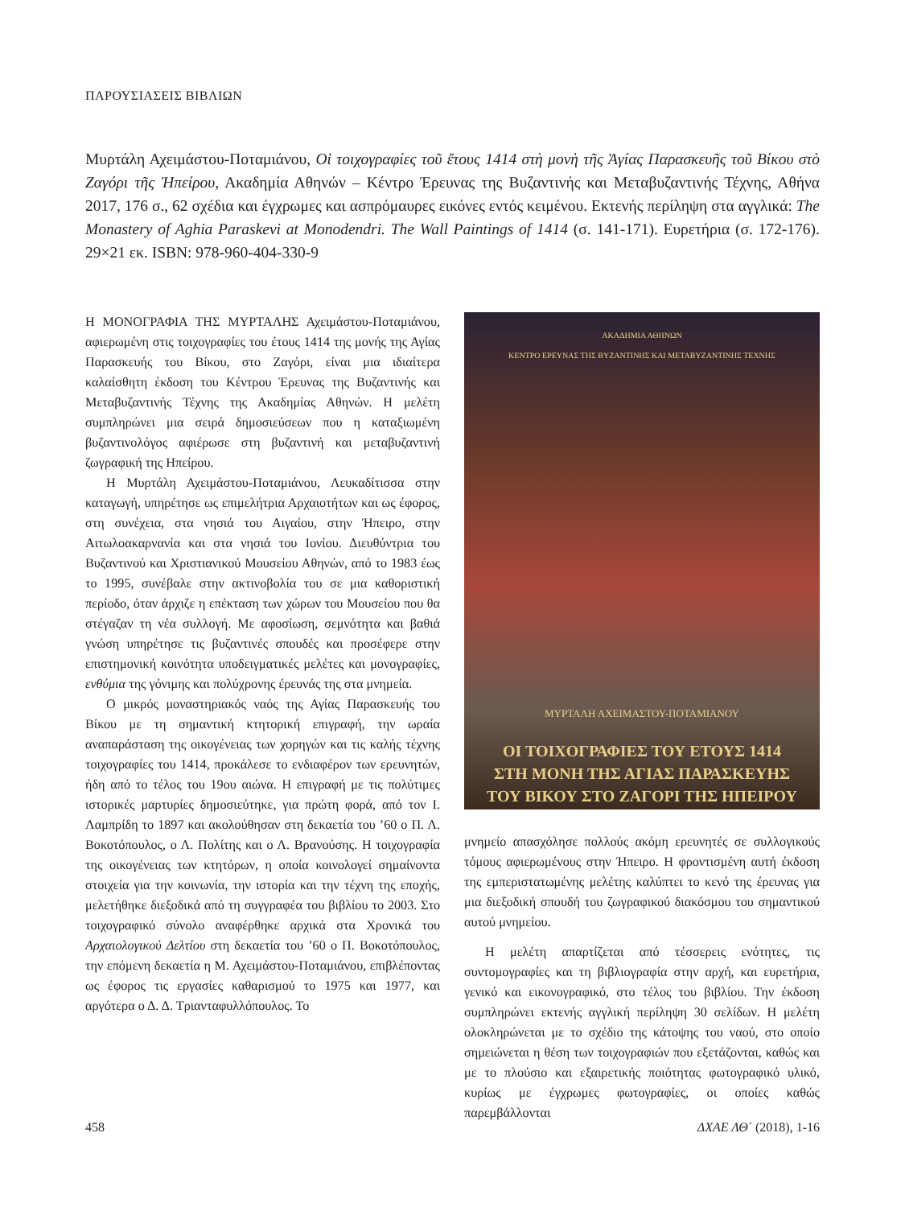ΠΑΡΟΥΣΙΑΣΕΙΣ ΒΙΒΛΙΩΝ
Μυρτάλη Αχειμάστου-Ποταμιάνου, Οἱ τοιχογραφίες τοῦ ἔτους 1414 στὴ μονὴ τῆς Ἁγίας Παρασκευῆς τοῦ Βίκου στὸ Ζαγόρι τῆς Ἠπείρου, Ακαδημία Αθηνών – Κέντρο Έρευνας της Βυζαντινής και Μεταβυζαντινής Τέχνης, Αθήνα 2017, 176 σ., 62 σχέδια και έγχρωμες και ασπρόμαυρες εικόνες εντός κειμένου. Εκτενής περίληψη στα αγγλικά: The Monastery of Aghia Paraskevi at Monodendri. The Wall Paintings of 1414 (σ. 141-171). Ευρετήρια (σ. 172-176). 29×21 εκ. ISBN: 978-960-404-330-9
Η ΜΟΝΟΓΡΑΦΙΑ ΤΗΣ ΜΥΡΤΑΛΗΣ Αχειμάστου-Ποταμιάνου, αφιερωμένη στις τοιχογραφίες του έτους 1414 της μονής της Αγίας Παρασκευής του Βίκου, στο Ζαγόρι, είναι μια ιδιαίτερα καλαίσθητη έκδοση του Κέντρου Έρευνας της Βυζαντινής και Μεταβυζαντινής Τέχνης της Ακαδημίας Αθηνών. Η μελέτη συμπληρώνει μια σειρά δημοσιεύσεων που η καταξιωμένη βυζαντινολόγος αφιέρωσε στη βυζαντινή και μεταβυζαντινή ζωγραφική της Ηπείρου.
Η Μυρτάλη Αχειμάστου-Ποταμιάνου, Λευκαδίτισσα στην καταγωγή, υπηρέτησε ως επιμελήτρια Αρχαιοτήτων και ως έφορος, στη συνέχεια, στα νησιά του Αιγαίου, στην Ήπειρο, στην Αιτωλοακαρνανία και στα νησιά του Ιονίου. Διευθύντρια του Βυζαντινού και Χριστιανικού Μουσείου Αθηνών, από το 1983 έως το 1995, συνέβαλε στην ακτινοβολία του σε μια καθοριστική περίοδο, όταν άρχιζε η επέκταση των χώρων του Μουσείου που θα στέγαζαν τη νέα συλλογή. Με αφοσίωση, σεμνότητα και βαθιά γνώση υπηρέτησε τις βυζαντινές σπουδές και προσέφερε στην επιστημονική κοινότητα υποδειγματικές μελέτες και μονογραφίες, ενθύμια της γόνιμης και πολύχρονης έρευνάς της στα μνημεία.
Ο μικρός μοναστηριακός ναός της Αγίας Παρασκευής του Βίκου με τη σημαντική κτητορική επιγραφή, την ωραία αναπαράσταση της οικογένειας των χορηγών και τις καλής τέχνης τοιχογραφίες του 1414, προκάλεσε το ενδιαφέρον των ερευνητών, ήδη από το τέλος του 19ου αιώνα. Η επιγραφή με τις πολύτιμες ιστορικές μαρτυρίες δημοσιεύτηκε, για πρώτη φορά, από τον Ι. Λαμπρίδη το 1897 και ακολούθησαν στη δεκαετία του ’60 ο Π. Λ. Βοκοτόπουλος, ο Λ. Πολίτης και ο Λ. Βρανούσης. Η τοιχογραφία της οικογένειας των κτητόρων, η οποία κοινολογεί σημαίνοντα στοιχεία για την κοινωνία, την ιστορία και την τέχνη της εποχής, μελετήθηκε διεξοδικά από τη συγγραφέα του βιβλίου το 2003. Στο τοιχογραφικό σύνολο αναφέρθηκε αρχικά στα Χρονικά του Αρχαιολογικού Δελτίου στη δεκαετία του ’60 ο Π. Βοκοτόπουλος, την επόμενη δεκαετία η Μ. Αχειμάστου-Ποταμιάνου, επιβλέποντας ως έφορος τις εργασίες καθαρισμού το 1975 και 1977, και αργότερα ο Δ. Δ. Τριανταφυλλόπουλος. Το
ΑΚΑΔΗΜΙΑ ΑΘΗΝΩΝ
ΚΕΝΤΡΟ ΕΡΕΥΝΑΣ ΤΗΣ ΒΥΖΑΝΤΙΝΗΣ ΚΑΙ ΜΕΤΑΒΥΖΑΝΤΙΝΗΣ ΤΕΧΝΗΣ
ΜΥΡΤΑΛΗ ΑΧΕΙΜΑΣΤΟΥ-ΠΟΤΑΜΙΑΝΟΥ
ΟΙ ΤΟΙΧΟΓΡΑΦΙΕΣ ΤΟΥ ΕΤΟΥΣ 1414
ΣΤΗ ΜΟΝΗ ΤΗΣ ΑΓΙΑΣ ΠΑΡΑΣΚΕΥΗΣ
ΤΟΥ ΒΙΚΟΥ ΣΤΟ ΖΑΓΟΡΙ ΤΗΣ ΗΠΕΙΡΟΥ
μνημείο απασχόλησε πολλούς ακόμη ερευνητές σε συλλογικούς τόμους αφιερωμένους στην Ήπειρο. Η φροντισμένη αυτή έκδοση της εμπεριστατωμένης μελέτης καλύπτει το κενό της έρευνας για μια διεξοδική σπουδή του ζωγραφικού διακόσμου του σημαντικού αυτού μνημείου.
Η μελέτη απαρτίζεται από τέσσερεις ενότητες, τις συντομογραφίες και τη βιβλιογραφία στην αρχή, και ευρετήρια, γενικό και εικονογραφικό, στο τέλος του βιβλίου. Την έκδοση συμπληρώνει εκτενής αγγλική περίληψη 30 σελίδων. Η μελέτη ολοκληρώνεται με το σχέδιο της κάτοψης του ναού, στο οποίο σημειώνεται η θέση των τοιχογραφιών που εξετάζονται, καθώς και με το πλούσιο και εξαιρετικής ποιότητας φωτογραφικό υλικό, κυρίως με έγχρωμες φωτογραφίες, οι οποίες καθώς παρεμβάλλονται
458 ΔΧΑΕ ΛΘ΄ (2018), 1-16